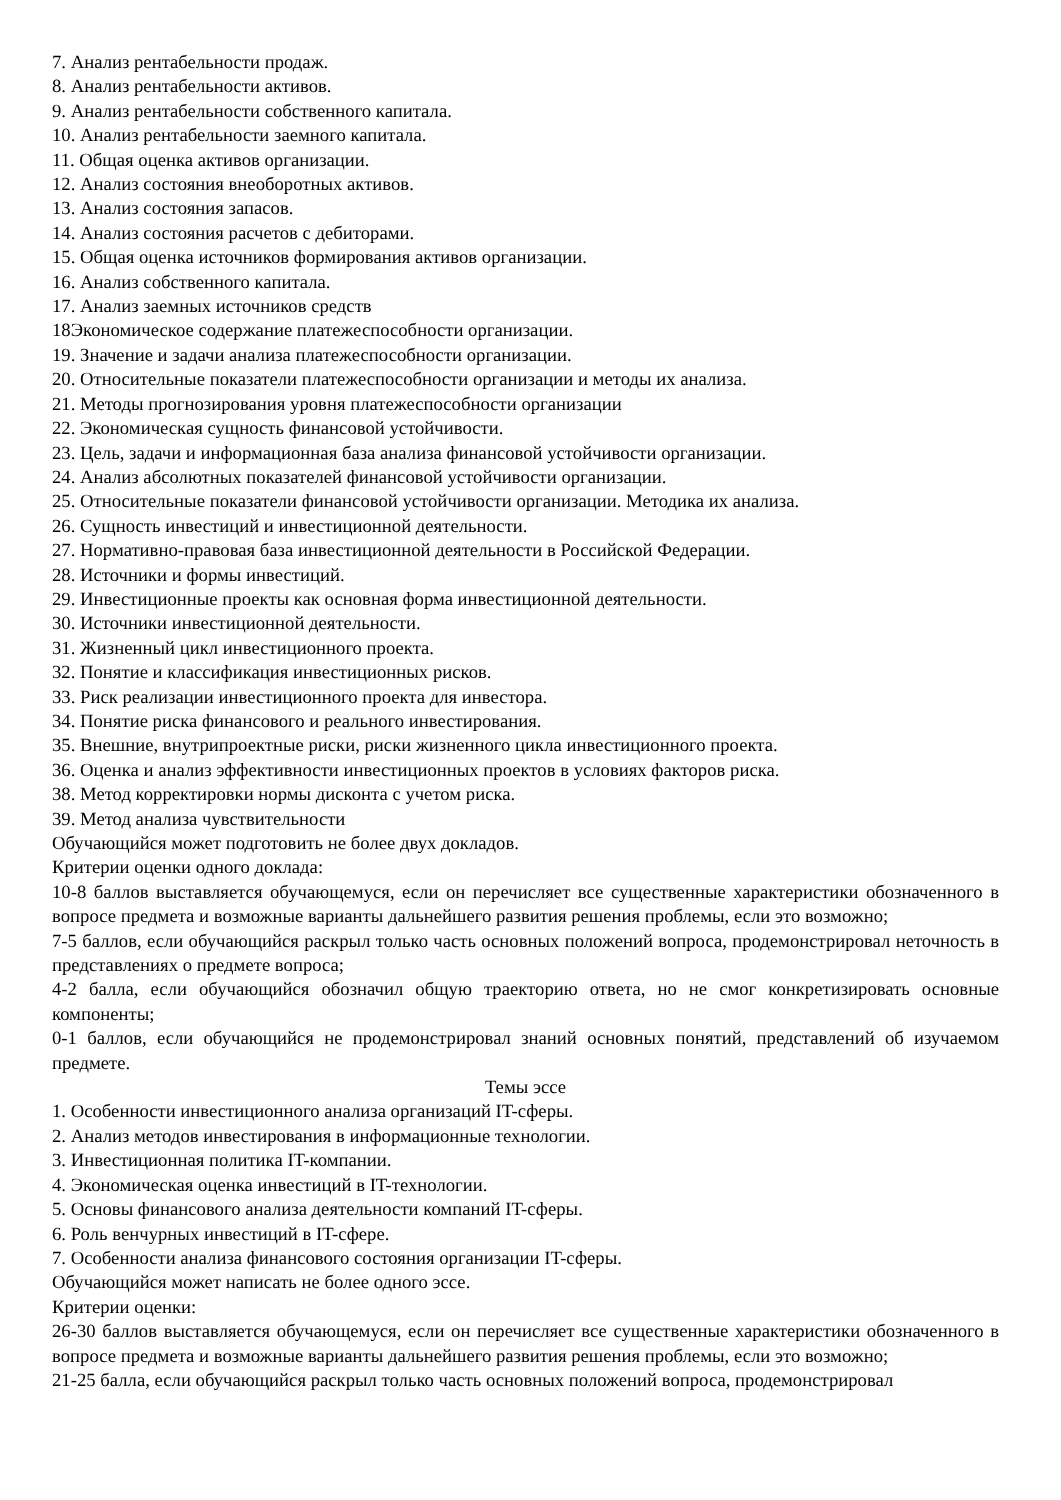7. Анализ рентабельности продаж.
8. Анализ рентабельности активов.
9. Анализ рентабельности собственного капитала.
10. Анализ рентабельности заемного капитала.
11. Общая оценка активов организации.
12. Анализ состояния внеоборотных активов.
13. Анализ состояния запасов.
14. Анализ состояния расчетов с дебиторами.
15. Общая оценка источников формирования активов организации.
16. Анализ собственного капитала.
17. Анализ заемных источников средств
18Экономическое содержание платежеспособности организации.
19. Значение и задачи анализа платежеспособности организации.
20. Относительные показатели платежеспособности организации и методы их анализа.
21. Методы прогнозирования уровня платежеспособности организации
22. Экономическая сущность финансовой устойчивости.
23. Цель, задачи и информационная база анализа финансовой устойчивости организации.
24. Анализ абсолютных показателей финансовой устойчивости организации.
25. Относительные показатели финансовой устойчивости организации. Методика их анализа.
26. Сущность инвестиций и инвестиционной деятельности.
27. Нормативно-правовая база инвестиционной деятельности в Российской Федерации.
28. Источники и формы инвестиций.
29. Инвестиционные проекты как основная форма инвестиционной деятельности.
30. Источники инвестиционной деятельности.
31. Жизненный цикл инвестиционного проекта.
32. Понятие и классификация инвестиционных рисков.
33. Риск реализации инвестиционного проекта для инвестора.
34. Понятие риска финансового и реального инвестирования.
35. Внешние, внутрипроектные риски, риски жизненного цикла инвестиционного проекта.
36. Оценка и анализ эффективности инвестиционных проектов в условиях факторов риска.
38. Метод корректировки нормы дисконта с учетом риска.
39. Метод анализа чувствительности
Обучающийся может подготовить не более двух докладов.
Критерии оценки одного доклада:
10-8 баллов выставляется обучающемуся, если он перечисляет все существенные характеристики обозначенного в вопросе предмета и возможные варианты дальнейшего развития решения проблемы, если это возможно;
7-5 баллов, если обучающийся раскрыл только часть основных положений вопроса, продемонстрировал неточность в представлениях о предмете вопроса;
4-2 балла, если обучающийся обозначил общую траекторию ответа, но не смог конкретизировать основные компоненты;
0-1 баллов, если обучающийся не продемонстрировал знаний основных понятий, представлений об изучаемом предмете.
Темы эссе
1. Особенности инвестиционного анализа организаций IT-сферы.
2. Анализ методов инвестирования в информационные технологии.
3. Инвестиционная политика IT-компании.
4. Экономическая оценка инвестиций в IT-технологии.
5. Основы финансового анализа деятельности компаний IT-сферы.
6. Роль венчурных инвестиций в IT-сфере.
7. Особенности анализа финансового состояния организации IT-сферы.
Обучающийся может написать не более одного эссе.
Критерии оценки:
26-30 баллов выставляется обучающемуся, если он перечисляет все существенные характеристики обозначенного в вопросе предмета и возможные варианты дальнейшего развития решения проблемы, если это возможно;
21-25 балла, если обучающийся раскрыл только часть основных положений вопроса, продемонстрировал